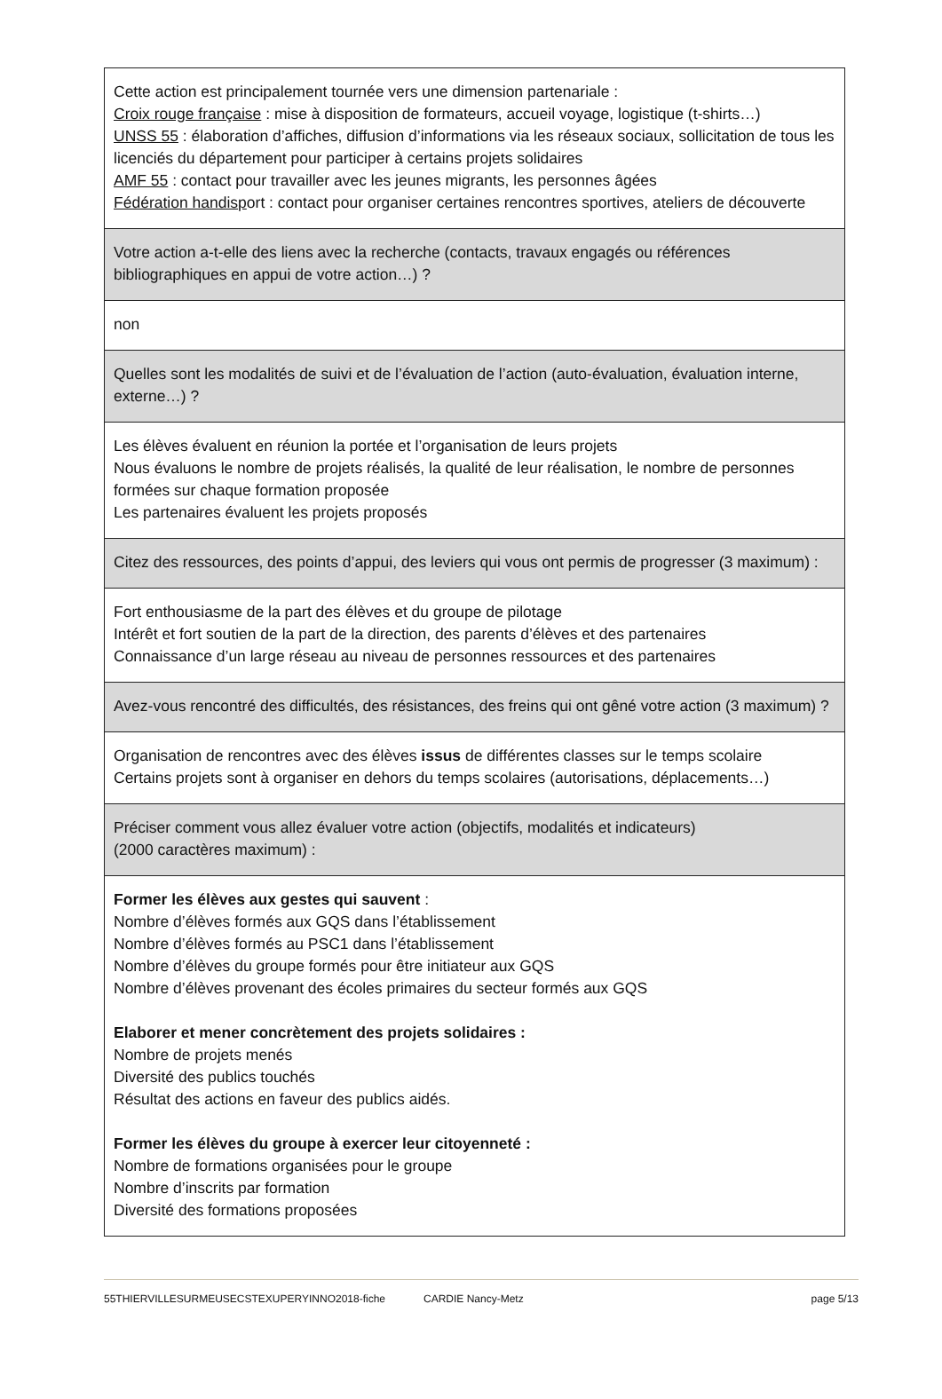| Cette action est principalement tournée vers une dimension partenariale : Croix rouge française : mise à disposition de formateurs, accueil voyage, logistique (t-shirts…) UNSS 55 : élaboration d’affiches, diffusion d’informations via les réseaux sociaux, sollicitation de tous les licenciés du département pour participer à certains projets solidaires AMF 55 : contact pour travailler avec les jeunes migrants, les personnes âgées Fédération handisp ort : contact pour organiser certaines rencontres sportives, ateliers de découverte |
| Votre action a-t-elle des liens avec la recherche (contacts, travaux engagés ou références bibliographiques en appui de votre action…) ? |
| non |
| Quelles sont les modalités de suivi et de l’évaluation de l’action (auto-évaluation, évaluation interne, externe…) ? |
| Les élèves évaluent en réunion la portée et l’organisation de leurs projets Nous évaluons le nombre de projets réalisés, la qualité de leur réalisation, le nombre de personnes formées sur chaque formation proposée Les partenaires évaluent les projets proposés |
| Citez des ressources, des points d’appui, des leviers qui vous ont permis de progresser (3 maximum) : |
| Fort enthousiasme de la part des élèves et du groupe de pilotage Intérêt et fort soutien de la part de la direction, des parents d’élèves et des partenaires Connaissance d’un large réseau au niveau de personnes ressources et des partenaires |
| Avez-vous rencontré des difficultés, des résistances, des freins qui ont gêné votre action (3 maximum) ? |
| Organisation de rencontres avec des élèves issus de différentes classes sur le temps scolaire Certains projets sont à organiser en dehors du temps scolaires (autorisations, déplacements…) |
| Préciser comment vous allez évaluer votre action (objectifs, modalités et indicateurs) (2000 caractères maximum) : |
| Former les élèves aux gestes qui sauvent : Nombre d’élèves formés aux GQS dans l’établissement Nombre d’élèves formés au PSC1 dans l’établissement Nombre d’élèves du groupe formés pour être initiateur aux GQS Nombre d’élèves provenant des écoles primaires du secteur formés aux GQS Elaborer et mener concrètement des projets solidaires : Nombre de projets menés Diversité des publics touchés Résultat des actions en faveur des publics aidés. Former les élèves du groupe à exercer leur citoyenneté : Nombre de formations organisées pour le groupe Nombre d’inscrits par formation Diversité des formations proposées |
55THIERVILLESURMEUSECSTEXUPERYINNO2018-fiche CARDIE Nancy-Metz page 5/13